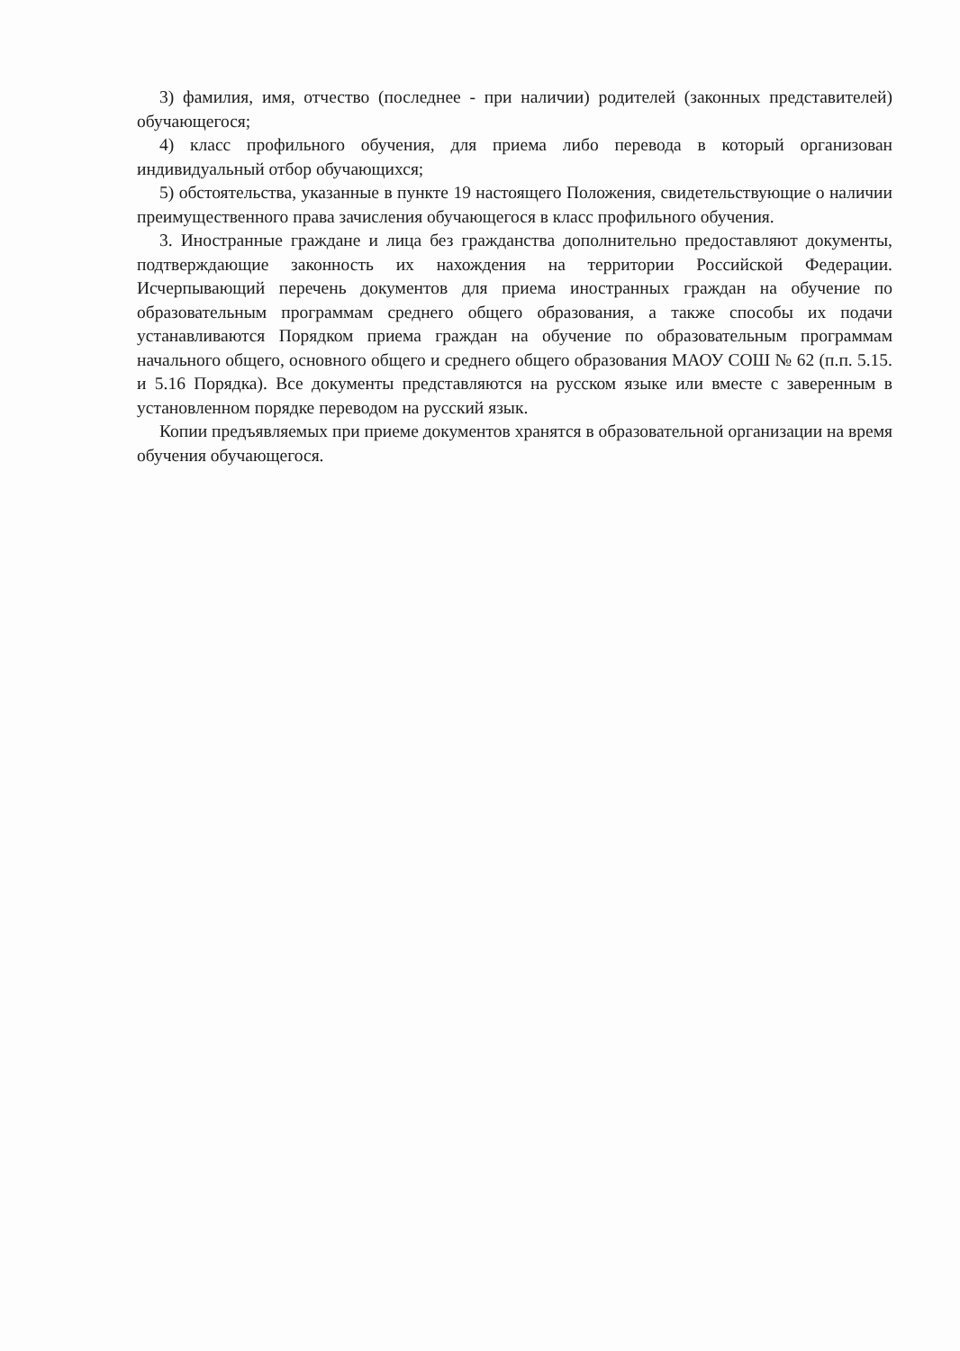3) фамилия, имя, отчество (последнее - при наличии) родителей (законных представителей) обучающегося;
4) класс профильного обучения, для приема либо перевода в который организован индивидуальный отбор обучающихся;
5) обстоятельства, указанные в пункте 19 настоящего Положения, свидетельствующие о наличии преимущественного права зачисления обучающегося в класс профильного обучения.
3. Иностранные граждане и лица без гражданства дополнительно предоставляют документы, подтверждающие законность их нахождения на территории Российской Федерации. Исчерпывающий перечень документов для приема иностранных граждан на обучение по образовательным программам среднего общего образования, а также способы их подачи устанавливаются Порядком приема граждан на обучение по образовательным программам начального общего, основного общего и среднего общего образования МАОУ СОШ № 62 (п.п. 5.15. и 5.16 Порядка). Все документы представляются на русском языке или вместе с заверенным в установленном порядке переводом на русский язык.
Копии предъявляемых при приеме документов хранятся в образовательной организации на время обучения обучающегося.